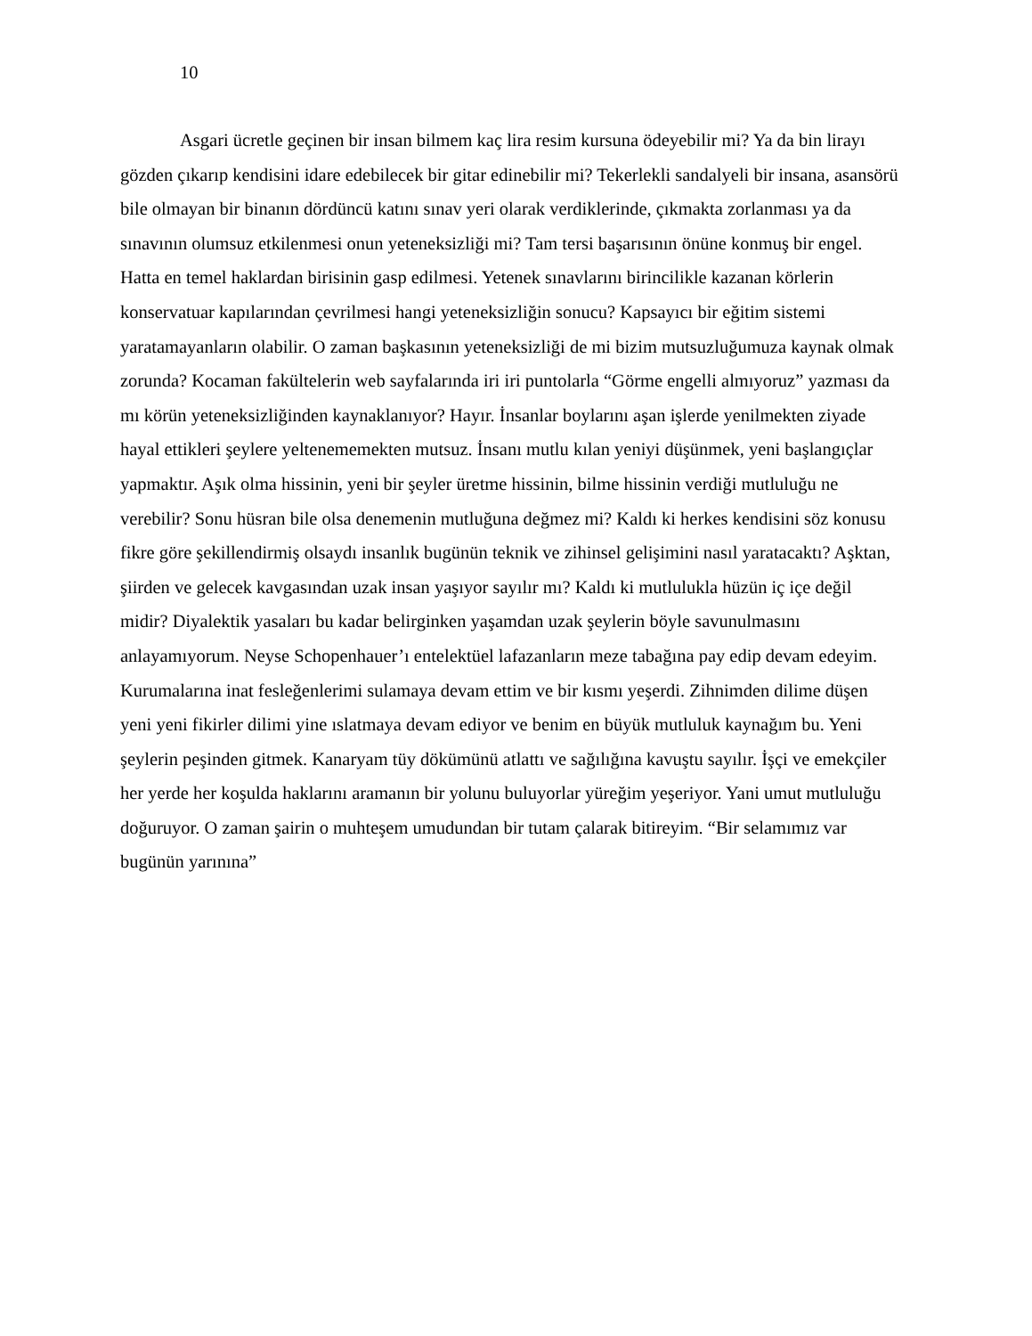10
Asgari ücretle geçinen bir insan bilmem kaç lira resim kursuna ödeyebilir mi? Ya da bin lirayı gözden çıkarıp kendisini idare edebilecek bir gitar edinebilir mi? Tekerlekli sandalyeli bir insana, asansörü bile olmayan bir binanın dördüncü katını sınav yeri olarak verdiklerinde, çıkmakta zorlanması ya da sınavının olumsuz etkilenmesi onun yeteneksizliği mi? Tam tersi başarısının önüne konmuş bir engel. Hatta en temel haklardan birisinin gasp edilmesi. Yetenek sınavlarını birincilikle kazanan körlerin konservatuar kapılarından çevrilmesi hangi yeteneksizliğin sonucu? Kapsayıcı bir eğitim sistemi yaratamayanların olabilir. O zaman başkasının yeteneksizliği de mi bizim mutsuzluğumuza kaynak olmak zorunda? Kocaman fakültelerin web sayfalarında iri iri puntolarla “Görme engelli almıyoruz” yazması da mı körün yeteneksizliğinden kaynaklanıyor? Hayır. İnsanlar boylarını aşan işlerde yenilmekten ziyade hayal ettikleri şeylere yeltenememekten mutsuz. İnsanı mutlu kılan yeniyi düşünmek, yeni başlangıçlar yapmaktır. Aşık olma hissinin, yeni bir şeyler üretme hissinin, bilme hissinin verdiği mutluluğu ne verebilir? Sonu hüsran bile olsa denemenin mutluğuna değmez mi? Kaldı ki herkes kendisini söz konusu fikre göre şekillendirmiş olsaydı insanlık bugünün teknik ve zihinsel gelişimini nasıl yaratacaktı? Aşktan, şiirden ve gelecek kavgasından uzak insan yaşıyor sayılır mı? Kaldı ki mutlulukla hüzün iç içe değil midir? Diyalektik yasaları bu kadar belirginken yaşamdan uzak şeylerin böyle savunulmasını anlayamıyorum. Neyse Schopenhauer’ı entelektüel lafazanların meze tabağına pay edip devam edeyim. Kurumalarına inat fesleğenlerimi sulamaya devam ettim ve bir kısmı yeşerdi. Zihnimden dilime düşen yeni yeni fikirler dilimi yine ıslatmaya devam ediyor ve benim en büyük mutluluk kaynağım bu. Yeni şeylerin peşinden gitmek. Kanaryam tüy dökümünü atlattı ve sağılığına kavuştu sayılır. İşçi ve emekçiler her yerde her koşulda haklarını aramanın bir yolunu buluyorlar yüreğim yeşeriyor. Yani umut mutluluğu doğuruyor. O zaman şairin o muhteşem umudundan bir tutam çalarak bitireyim. “Bir selamımız var bugünün yarınına”